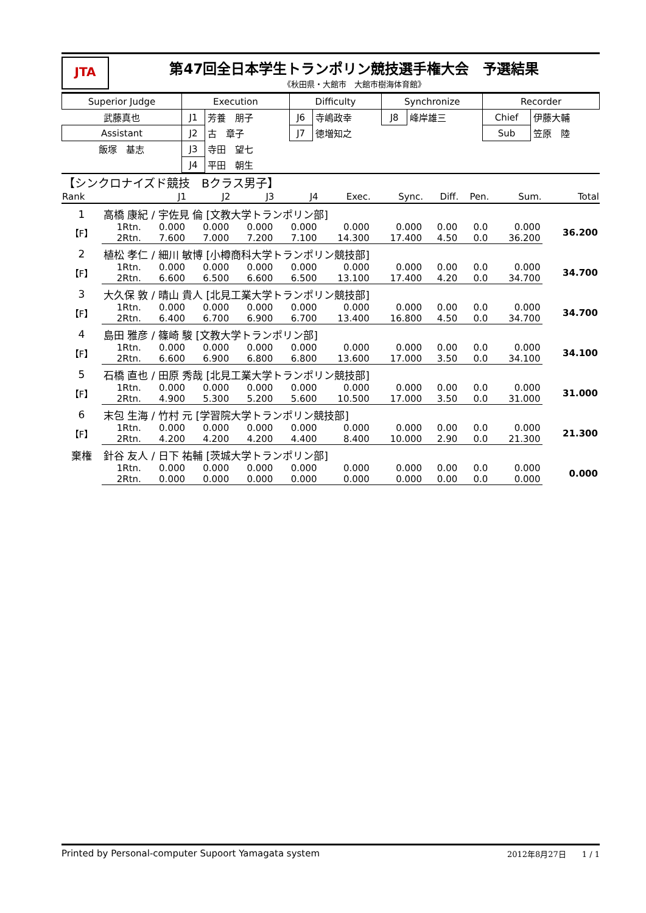JTA
第47回全日本学生トランポリン競技選手権大会　予選結果
《秋田県・大館市　大館市樹海体育館》
| Superior Judge | Execution | | Difficulty | | Synchronize | | Recorder | |
| 武藤真也 | J1 | 芳養 朋子 | J6 | 寺嶋政幸 | J8 | 峰岸雄三 | Chief | 伊藤大輔 |
| Assistant | J2 | 古 章子 | J7 | 徳増知之 | | | Sub | 笠原 陸 |
| 飯塚 基志 | J3 | 寺田 望七 | | | | | | |
| | J4 | 平田 朝生 | | | | | | |
| 【シンクロナイズド競技 Bクラス男子】 | | | | | | | | | | | |
| Rank | | J1 | J2 | J3 | J4 | Exec. | Sync. | Diff. | Pen. | Sum. | Total |
| 1 | 高橋 康紀 / 宇佐見 倫 [文教大学トランポリン部] | | | | | | | | | | |
| 【F】 | 1Rtn. | 0.000 | 0.000 | 0.000 | 0.000 | 0.000 | 0.000 | 0.00 | 0.0 | 0.000 | 36.200 |
| | 2Rtn. | 7.600 | 7.000 | 7.200 | 7.100 | 14.300 | 17.400 | 4.50 | 0.0 | 36.200 | |
| 2 | 植松 孝仁 / 細川 敏博 [小樽商科大学トランポリン競技部] | | | | | | | | | | |
| 【F】 | 1Rtn. | 0.000 | 0.000 | 0.000 | 0.000 | 0.000 | 0.000 | 0.00 | 0.0 | 0.000 | 34.700 |
| | 2Rtn. | 6.600 | 6.500 | 6.600 | 6.500 | 13.100 | 17.400 | 4.20 | 0.0 | 34.700 | |
| 3 | 大久保 敦 / 晴山 貴人 [北見工業大学トランポリン競技部] | | | | | | | | | | |
| 【F】 | 1Rtn. | 0.000 | 0.000 | 0.000 | 0.000 | 0.000 | 0.000 | 0.00 | 0.0 | 0.000 | 34.700 |
| | 2Rtn. | 6.400 | 6.700 | 6.900 | 6.700 | 13.400 | 16.800 | 4.50 | 0.0 | 34.700 | |
| 4 | 島田 雅彦 / 篠崎 駿 [文教大学トランポリン部] | | | | | | | | | | |
| 【F】 | 1Rtn. | 0.000 | 0.000 | 0.000 | 0.000 | 0.000 | 0.000 | 0.00 | 0.0 | 0.000 | 34.100 |
| | 2Rtn. | 6.600 | 6.900 | 6.800 | 6.800 | 13.600 | 17.000 | 3.50 | 0.0 | 34.100 | |
| 5 | 石橋 直也 / 田原 秀哉 [北見工業大学トランポリン競技部] | | | | | | | | | | |
| 【F】 | 1Rtn. | 0.000 | 0.000 | 0.000 | 0.000 | 0.000 | 0.000 | 0.00 | 0.0 | 0.000 | 31.000 |
| | 2Rtn. | 4.900 | 5.300 | 5.200 | 5.600 | 10.500 | 17.000 | 3.50 | 0.0 | 31.000 | |
| 6 | 末包 生海 / 竹村 元 [学習院大学トランポリン競技部] | | | | | | | | | | |
| 【F】 | 1Rtn. | 0.000 | 0.000 | 0.000 | 0.000 | 0.000 | 0.000 | 0.00 | 0.0 | 0.000 | 21.300 |
| | 2Rtn. | 4.200 | 4.200 | 4.200 | 4.400 | 8.400 | 10.000 | 2.90 | 0.0 | 21.300 | |
| 棄権 | 針谷 友人 / 日下 祐輔 [茨城大学トランポリン部] | | | | | | | | | | |
| | 1Rtn. | 0.000 | 0.000 | 0.000 | 0.000 | 0.000 | 0.000 | 0.00 | 0.0 | 0.000 | 0.000 |
| | 2Rtn. | 0.000 | 0.000 | 0.000 | 0.000 | 0.000 | 0.000 | 0.00 | 0.0 | 0.000 | |
Printed by Personal-computer Supoort Yamagata system 2012年8月27日　　1 / 1